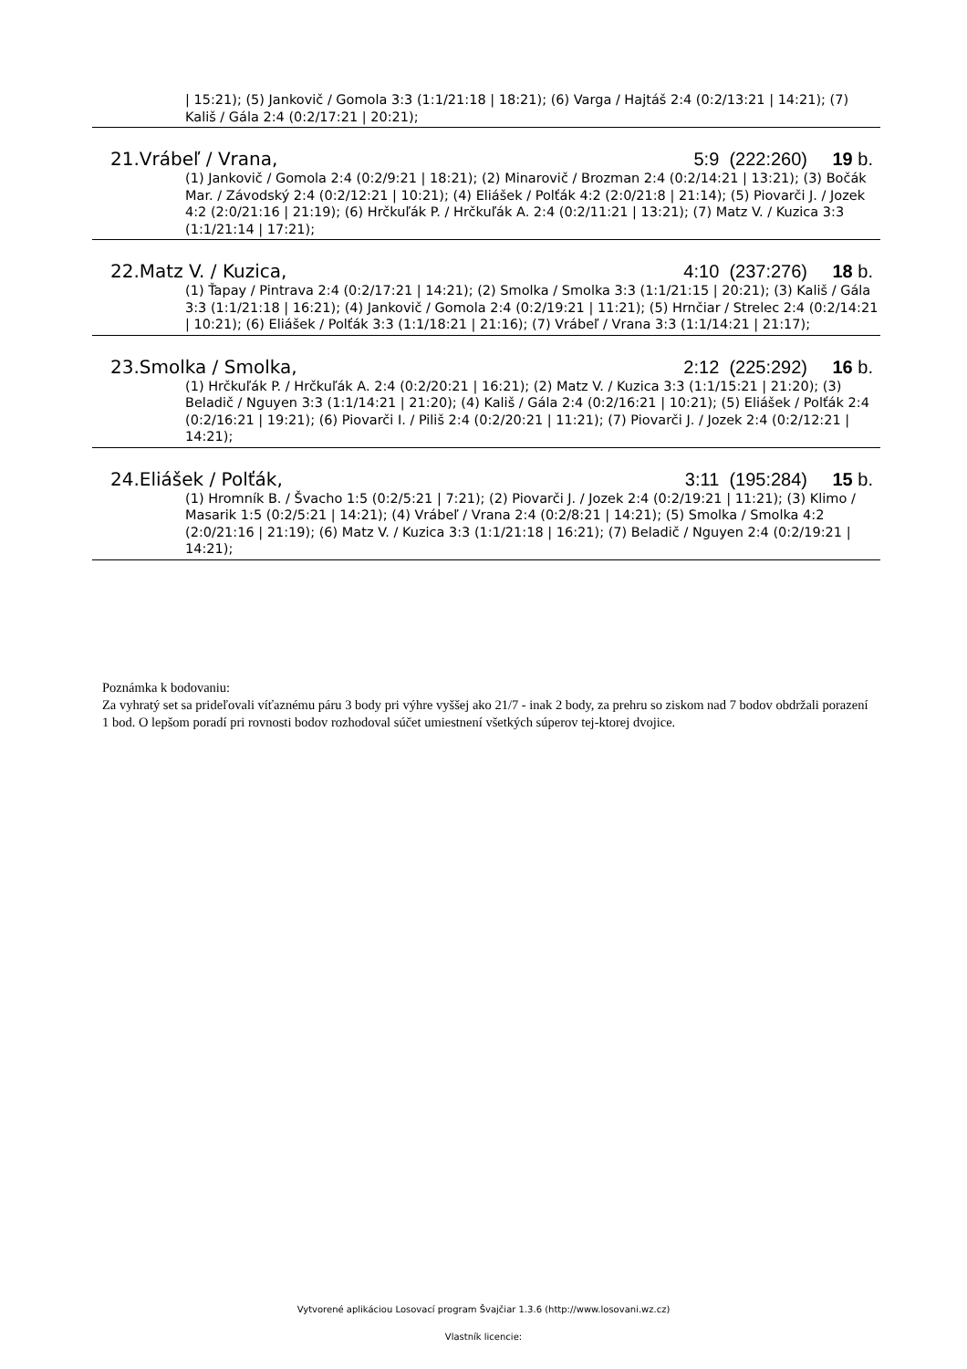| 15:21); (5) Jankovič / Gomola 3:3 (1:1/21:18 | 18:21); (6) Varga / Hajtáš 2:4 (0:2/13:21 | 14:21); (7) Kališ / Gála 2:4 (0:2/17:21 | 20:21);
21.Vrábeľ / Vrana, 5:9 (222:260) 19 b.
(1) Jankovič / Gomola 2:4 (0:2/9:21 | 18:21); (2) Minarovič / Brozman 2:4 (0:2/14:21 | 13:21); (3) Bočák Mar. / Závodský 2:4 (0:2/12:21 | 10:21); (4) Eliášek / Polťák 4:2 (2:0/21:8 | 21:14); (5) Piovarči J. / Jozek 4:2 (2:0/21:16 | 21:19); (6) Hrčkuľák P. / Hrčkuľák A. 2:4 (0:2/11:21 | 13:21); (7) Matz V. / Kuzica 3:3 (1:1/21:14 | 17:21);
22.Matz V. / Kuzica, 4:10 (237:276) 18 b.
(1) Ťapay / Pintrava 2:4 (0:2/17:21 | 14:21); (2) Smolka / Smolka 3:3 (1:1/21:15 | 20:21); (3) Kališ / Gála 3:3 (1:1/21:18 | 16:21); (4) Jankovič / Gomola 2:4 (0:2/19:21 | 11:21); (5) Hrnčiar / Strelec 2:4 (0:2/14:21 | 10:21); (6) Eliášek / Polťák 3:3 (1:1/18:21 | 21:16); (7) Vrábeľ / Vrana 3:3 (1:1/14:21 | 21:17);
23.Smolka / Smolka, 2:12 (225:292) 16 b.
(1) Hrčkuľák P. / Hrčkuľák A. 2:4 (0:2/20:21 | 16:21); (2) Matz V. / Kuzica 3:3 (1:1/15:21 | 21:20); (3) Beladič / Nguyen 3:3 (1:1/14:21 | 21:20); (4) Kališ / Gála 2:4 (0:2/16:21 | 10:21); (5) Eliášek / Polťák 2:4 (0:2/16:21 | 19:21); (6) Piovarči I. / Piliš 2:4 (0:2/20:21 | 11:21); (7) Piovarči J. / Jozek 2:4 (0:2/12:21 | 14:21);
24.Eliášek / Polťák, 3:11 (195:284) 15 b.
(1) Hromník B. / Švacho 1:5 (0:2/5:21 | 7:21); (2) Piovarči J. / Jozek 2:4 (0:2/19:21 | 11:21); (3) Klimo / Masarik 1:5 (0:2/5:21 | 14:21); (4) Vrábeľ / Vrana 2:4 (0:2/8:21 | 14:21); (5) Smolka / Smolka 4:2 (2:0/21:16 | 21:19); (6) Matz V. / Kuzica 3:3 (1:1/21:18 | 16:21); (7) Beladič / Nguyen 2:4 (0:2/19:21 | 14:21);
Poznámka k bodovaniu:
Za vyhratý set sa prideľovali víťaznému páru 3 body pri výhre vyššej ako 21/7 - inak 2 body, za prehru so ziskom nad 7 bodov obdržali porazení 1 bod. O lepšom poradí pri rovnosti bodov rozhodoval súčet umiestnení všetkých súperov tej-ktorej dvojice.
Vytvorené aplikáciou Losovací program Švajčiar 1.3.6 (http://www.losovani.wz.cz)
Vlastník licencie: